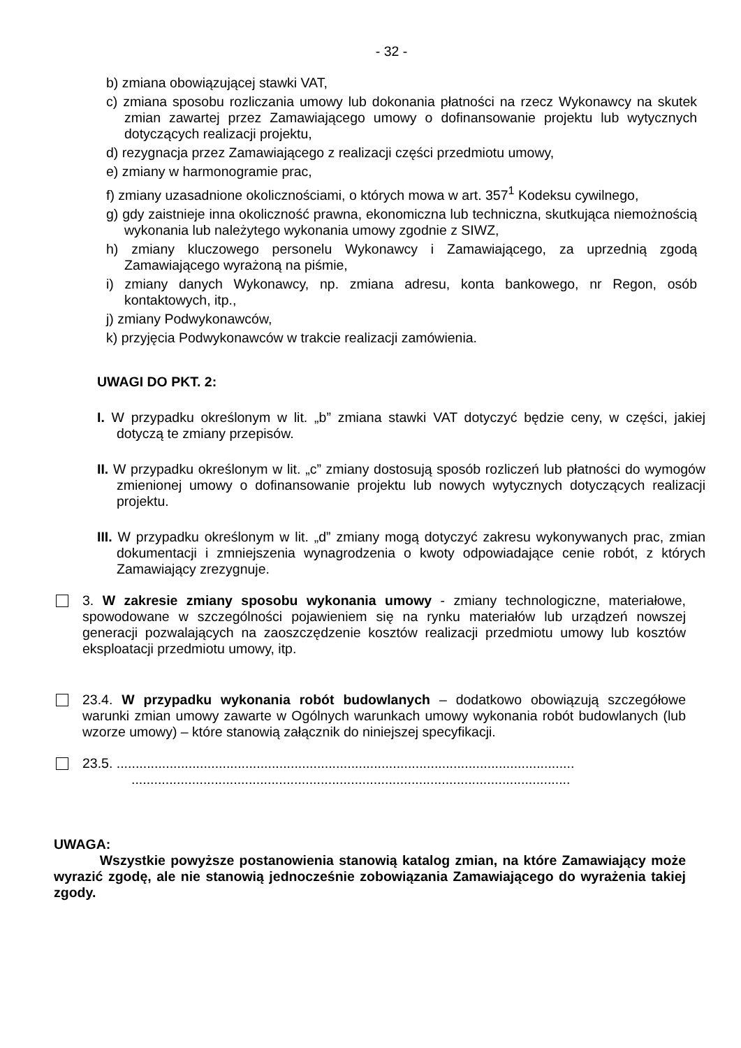- 32 -
b) zmiana obowiązującej stawki VAT,
c) zmiana sposobu rozliczania umowy lub dokonania płatności na rzecz Wykonawcy na skutek zmian zawartej przez Zamawiającego umowy o dofinansowanie projektu lub wytycznych dotyczących realizacji projektu,
d) rezygnacja przez Zamawiającego z realizacji części przedmiotu umowy,
e) zmiany w harmonogramie prac,
f) zmiany uzasadnione okolicznościami, o których mowa w art. 357<sup>1</sup> Kodeksu cywilnego,
g) gdy zaistnieje inna okoliczność prawna, ekonomiczna lub techniczna, skutkująca niemożnością wykonania lub należytego wykonania umowy zgodnie z SIWZ,
h) zmiany kluczowego personelu Wykonawcy i Zamawiającego, za uprzednią zgodą Zamawiającego wyrażoną na piśmie,
i) zmiany danych Wykonawcy, np. zmiana adresu, konta bankowego, nr Regon, osób kontaktowych, itp.,
j) zmiany Podwykonawców,
k) przyjęcia Podwykonawców w trakcie realizacji zamówienia.
UWAGI DO PKT. 2:
I. W przypadku określonym w lit. „b” zmiana stawki VAT dotyczyć będzie ceny, w części, jakiej dotyczą te zmiany przepisów.
II. W przypadku określonym w lit. „c” zmiany dostosują sposób rozliczeń lub płatności do wymogów zmienionej umowy o dofinansowanie projektu lub nowych wytycznych dotyczących realizacji projektu.
III. W przypadku określonym w lit. „d” zmiany mogą dotyczyć zakresu wykonywanych prac, zmian dokumentacji i zmniejszenia wynagrodzenia o kwoty odpowiadające cenie robót, z których Zamawiający zrezygnuje.
3. W zakresie zmiany sposobu wykonania umowy - zmiany technologiczne, materiałowe, spowodowane w szczególności pojawieniem się na rynku materiałów lub urządzeń nowszej generacji pozwalających na zaoszczędzenie kosztów realizacji przedmiotu umowy lub kosztów eksploatacji przedmiotu umowy, itp.
23.4. W przypadku wykonania robót budowlanych – dodatkowo obowiązują szczegółowe warunki zmian umowy zawarte w Ogólnych warunkach umowy wykonania robót budowlanych (lub wzorze umowy) – które stanowią załącznik do niniejszej specyfikacji.
23.5. .........................................................................................................................
....................................................................................................................
UWAGA:
Wszystkie powyższe postanowienia stanowią katalog zmian, na które Zamawiający może wyrazić zgodę, ale nie stanowią jednocześnie zobowiązania Zamawiającego do wyrażenia takiej zgody.